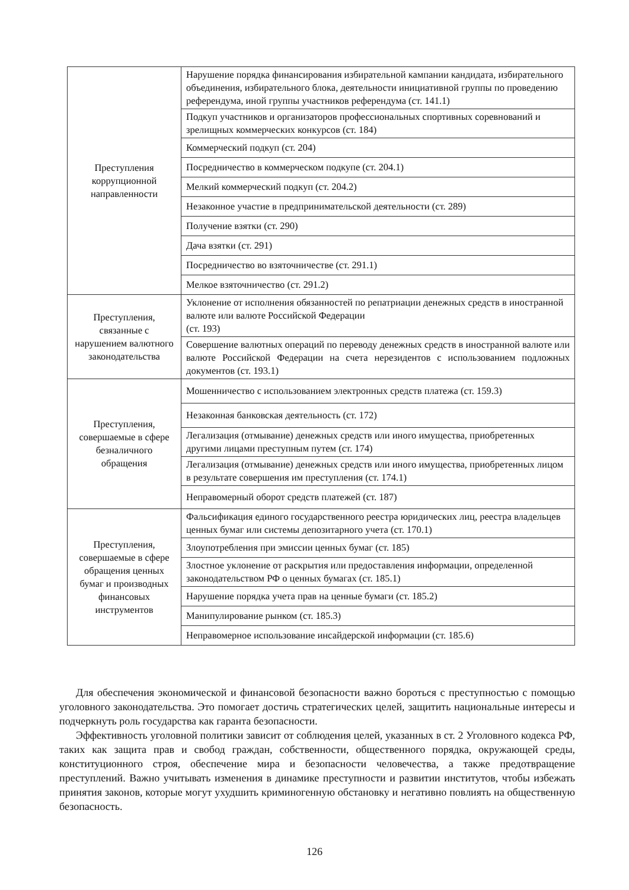| Преступления коррупционной направленности | Нарушение порядка финансирования избирательной кампании кандидата, избирательного объединения, избирательного блока, деятельности инициативной группы по проведению референдума, иной группы участников референдума (ст. 141.1) |
| | Подкуп участников и организаторов профессиональных спортивных соревнований и зрелищных коммерческих конкурсов (ст. 184) |
| | Коммерческий подкуп (ст. 204) |
| | Посредничество в коммерческом подкупе (ст. 204.1) |
| | Мелкий коммерческий подкуп (ст. 204.2) |
| | Незаконное участие в предпринимательской деятельности (ст. 289) |
| | Получение взятки (ст. 290) |
| | Дача взятки (ст. 291) |
| | Посредничество во взяточничестве (ст. 291.1) |
| | Мелкое взяточничество (ст. 291.2) |
| Преступления, связанные с нарушением валютного законодательства | Уклонение от исполнения обязанностей по репатриации денежных средств в иностранной валюте или валюте Российской Федерации (ст. 193) |
| | Совершение валютных операций по переводу денежных средств в иностранной валюте или валюте Российской Федерации на счета нерезидентов с использованием подложных документов (ст. 193.1) |
| Преступления, совершаемые в сфере безналичного обращения | Мошенничество с использованием электронных средств платежа (ст. 159.3) |
| | Незаконная банковская деятельность (ст. 172) |
| | Легализация (отмывание) денежных средств или иного имущества, приобретенных другими лицами преступным путем (ст. 174) |
| | Легализация (отмывание) денежных средств или иного имущества, приобретенных лицом в результате совершения им преступления (ст. 174.1) |
| | Неправомерный оборот средств платежей (ст. 187) |
| Преступления, совершаемые в сфере обращения ценных бумаг и производных финансовых инструментов | Фальсификация единого государственного реестра юридических лиц, реестра владельцев ценных бумаг или системы депозитарного учета (ст. 170.1) |
| | Злоупотребления при эмиссии ценных бумаг (ст. 185) |
| | Злостное уклонение от раскрытия или предоставления информации, определенной законодательством РФ о ценных бумагах (ст. 185.1) |
| | Нарушение порядка учета прав на ценные бумаги (ст. 185.2) |
| | Манипулирование рынком (ст. 185.3) |
| | Неправомерное использование инсайдерской информации (ст. 185.6) |
Для обеспечения экономической и финансовой безопасности важно бороться с преступностью с помощью уголовного законодательства. Это помогает достичь стратегических целей, защитить национальные интересы и подчеркнуть роль государства как гаранта безопасности.
Эффективность уголовной политики зависит от соблюдения целей, указанных в ст. 2 Уголовного кодекса РФ, таких как защита прав и свобод граждан, собственности, общественного порядка, окружающей среды, конституционного строя, обеспечение мира и безопасности человечества, а также предотвращение преступлений. Важно учитывать изменения в динамике преступности и развитии институтов, чтобы избежать принятия законов, которые могут ухудшить криминогенную обстановку и негативно повлиять на общественную безопасность.
126